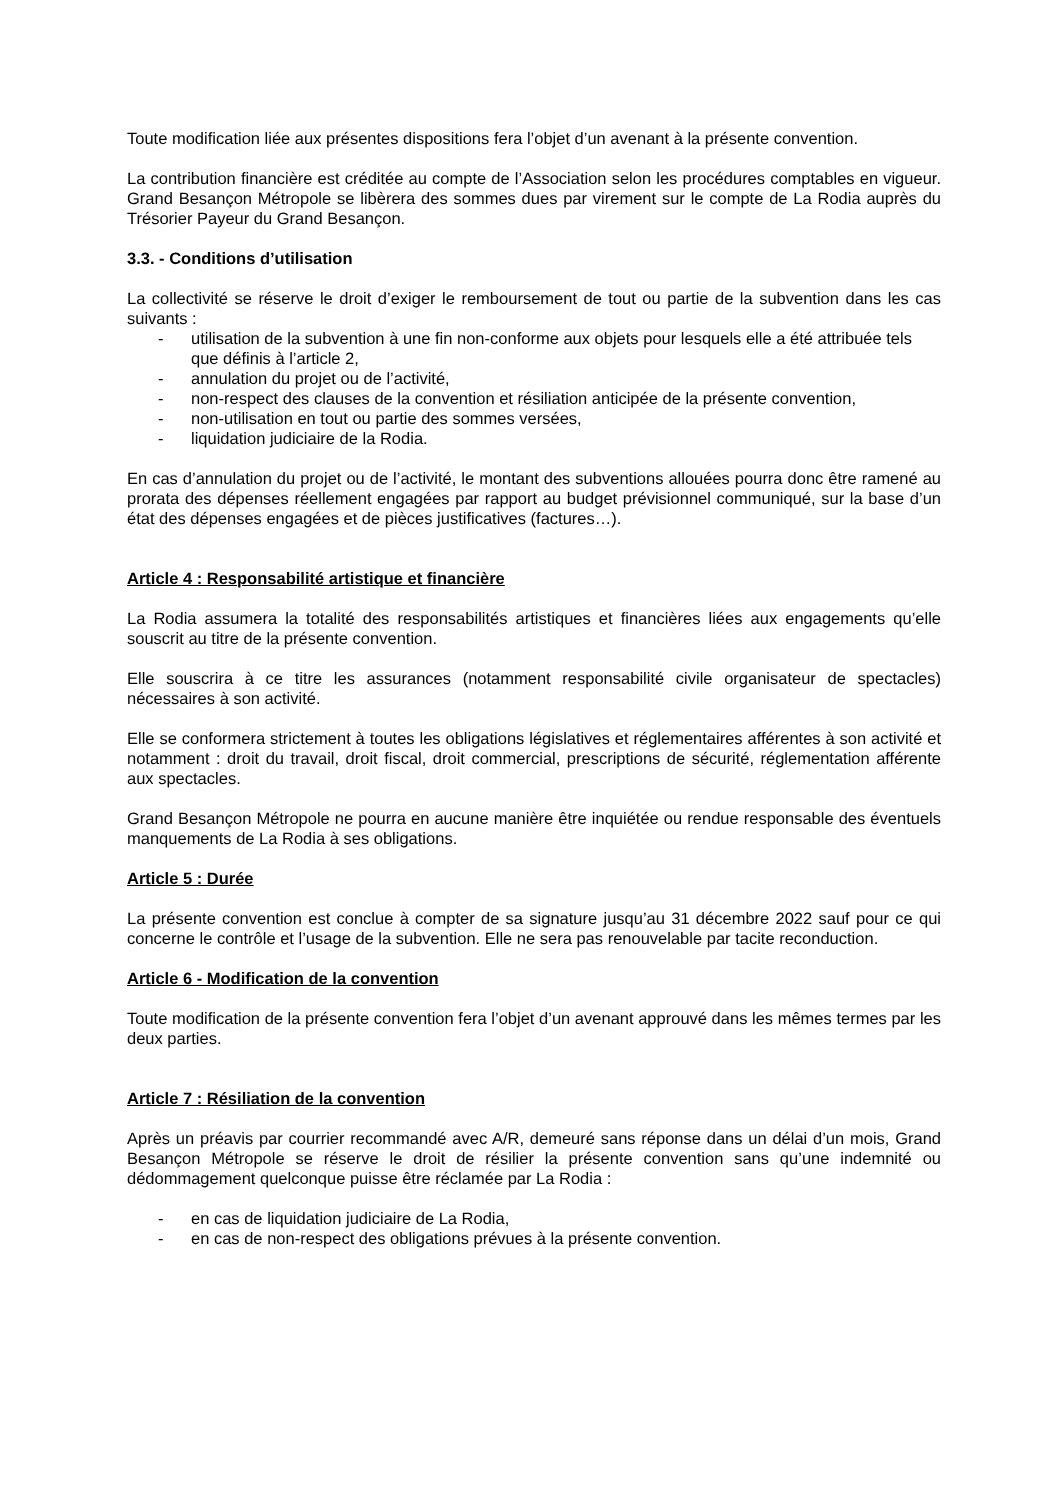Toute modification liée aux présentes dispositions fera l’objet d’un avenant à la présente convention.
La contribution financière est créditée au compte de l’Association selon les procédures comptables en vigueur. Grand Besançon Métropole se libèrera des sommes dues par virement sur le compte de La Rodia auprès du Trésorier Payeur du Grand Besançon.
3.3. - Conditions d’utilisation
La collectivité se réserve le droit d’exiger le remboursement de tout ou partie de la subvention dans les cas suivants :
- utilisation de la subvention à une fin non-conforme aux objets pour lesquels elle a été attribuée tels que définis à l’article 2,
- annulation du projet ou de l’activité,
- non-respect des clauses de la convention et résiliation anticipée de la présente convention,
- non-utilisation en tout ou partie des sommes versées,
- liquidation judiciaire de la Rodia.
En cas d’annulation du projet ou de l’activité, le montant des subventions allouées pourra donc être ramené au prorata des dépenses réellement engagées par rapport au budget prévisionnel communiqué, sur la base d’un état des dépenses engagées et de pièces justificatives (factures…).
Article 4 : Responsabilité artistique et financière
La Rodia assumera la totalité des responsabilités artistiques et financières liées aux engagements qu’elle souscrit au titre de la présente convention.
Elle souscrira à ce titre les assurances (notamment responsabilité civile organisateur de spectacles) nécessaires à son activité.
Elle se conformera strictement à toutes les obligations législatives et réglementaires afférentes à son activité et notamment : droit du travail, droit fiscal, droit commercial, prescriptions de sécurité, réglementation afférente aux spectacles.
Grand Besançon Métropole ne pourra en aucune manière être inquiétée ou rendue responsable des éventuels manquements de La Rodia à ses obligations.
Article 5 : Durée
La présente convention est conclue à compter de sa signature jusqu’au 31 décembre 2022 sauf pour ce qui concerne le contrôle et l’usage de la subvention. Elle ne sera pas renouvelable par tacite reconduction.
Article 6 - Modification de la convention
Toute modification de la présente convention fera l’objet d’un avenant approuvé dans les mêmes termes par les deux parties.
Article 7 : Résiliation de la convention
Après un préavis par courrier recommandé avec A/R, demeuré sans réponse dans un délai d’un mois, Grand Besançon Métropole se réserve le droit de résilier la présente convention sans qu’une indemnité ou dédommagement quelconque puisse être réclamée par La Rodia :
- en cas de liquidation judiciaire de La Rodia,
- en cas de non-respect des obligations prévues à la présente convention.